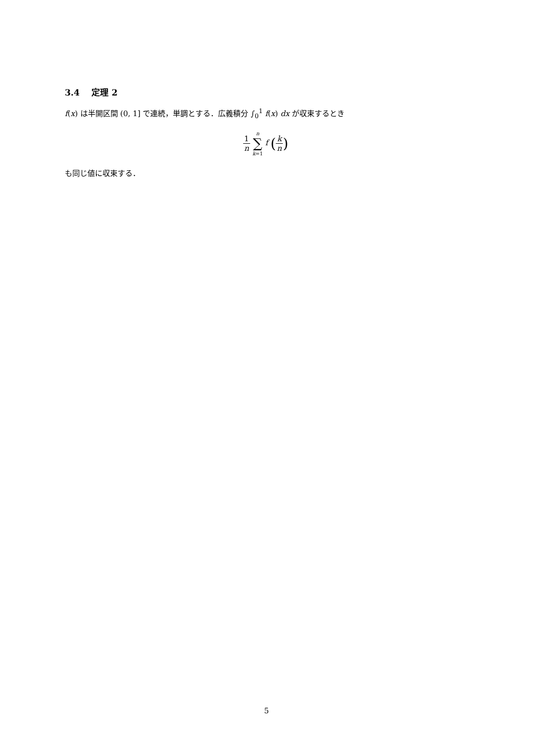3.4 定理 2
f(x) は半開区間 (0, 1] で連続，単調とする．広義積分 ∫<sub>0</sub><sup>1</sup> f(x) dx が収束するとき
1 n n ∑ k=1 f (k n)
も同じ値に収束する．
5